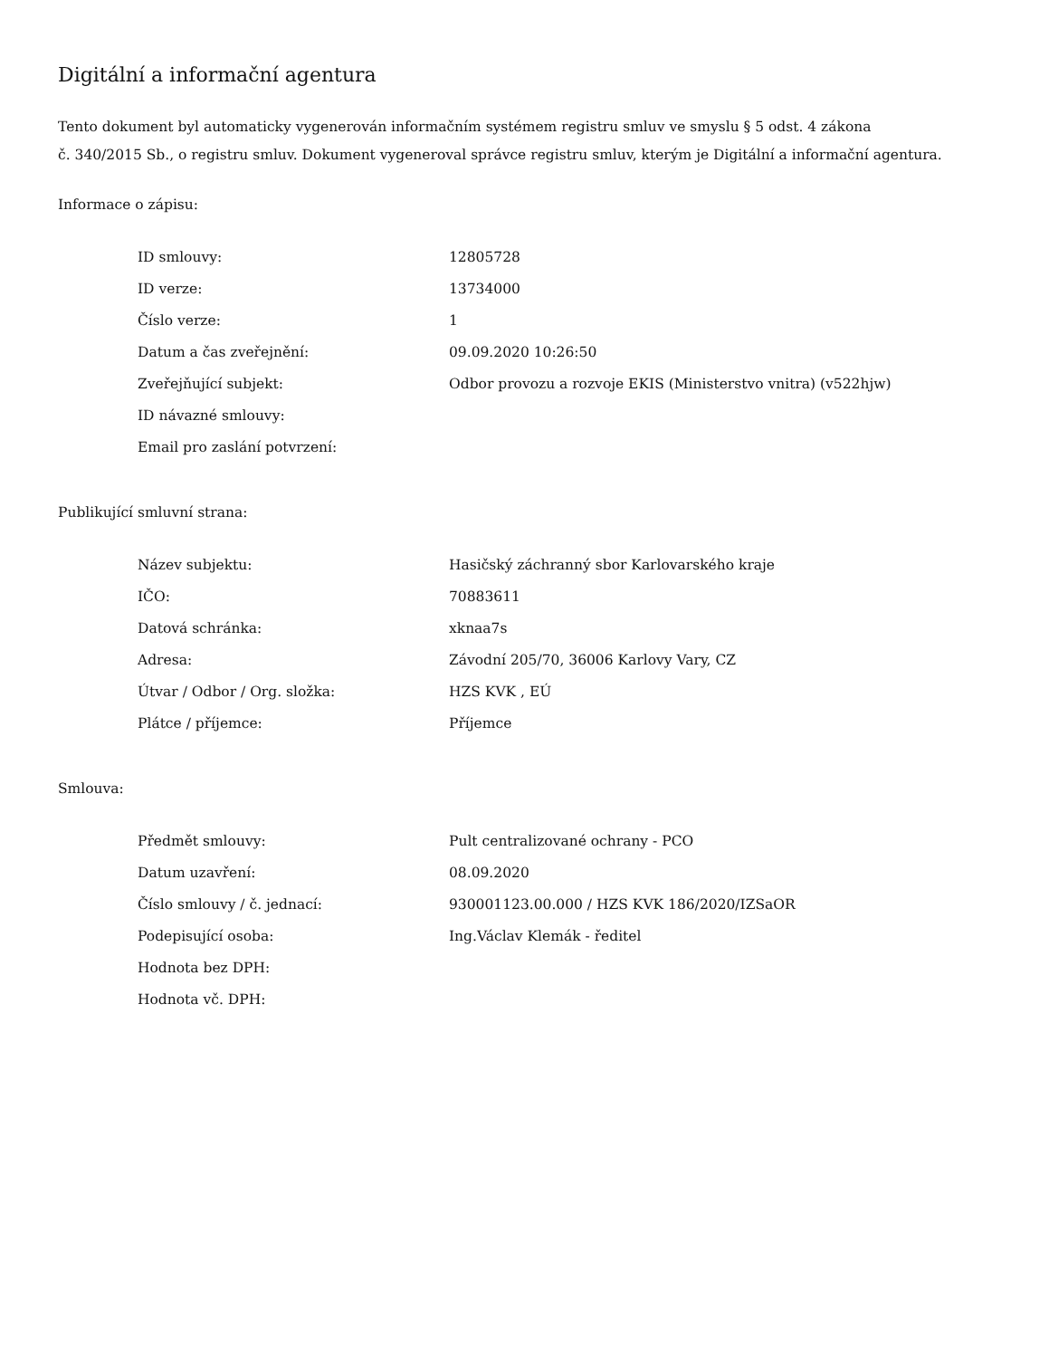Digitální a informační agentura
Tento dokument byl automaticky vygenerován informačním systémem registru smluv ve smyslu § 5 odst. 4 zákona
č. 340/2015 Sb., o registru smluv. Dokument vygeneroval správce registru smluv, kterým je Digitální a informační agentura.
Informace o zápisu:
| ID smlouvy: | 12805728 |
| ID verze: | 13734000 |
| Číslo verze: | 1 |
| Datum a čas zveřejnění: | 09.09.2020 10:26:50 |
| Zveřejňující subjekt: | Odbor provozu a rozvoje EKIS (Ministerstvo vnitra) (v522hjw) |
| ID návazné smlouvy: | |
| Email pro zaslání potvrzení: | |
Publikující smluvní strana:
| Název subjektu: | Hasičský záchranný sbor Karlovarského kraje |
| IČO: | 70883611 |
| Datová schránka: | xknaa7s |
| Adresa: | Závodní 205/70, 36006 Karlovy Vary, CZ |
| Útvar / Odbor / Org. složka: | HZS KVK , EÚ |
| Plátce / příjemce: | Příjemce |
Smlouva:
| Předmět smlouvy: | Pult centralizované ochrany - PCO |
| Datum uzavření: | 08.09.2020 |
| Číslo smlouvy / č. jednací: | 930001123.00.000 / HZS KVK 186/2020/IZSaOR |
| Podepisující osoba: | Ing.Václav Klemák - ředitel |
| Hodnota bez DPH: | |
| Hodnota vč. DPH: | |